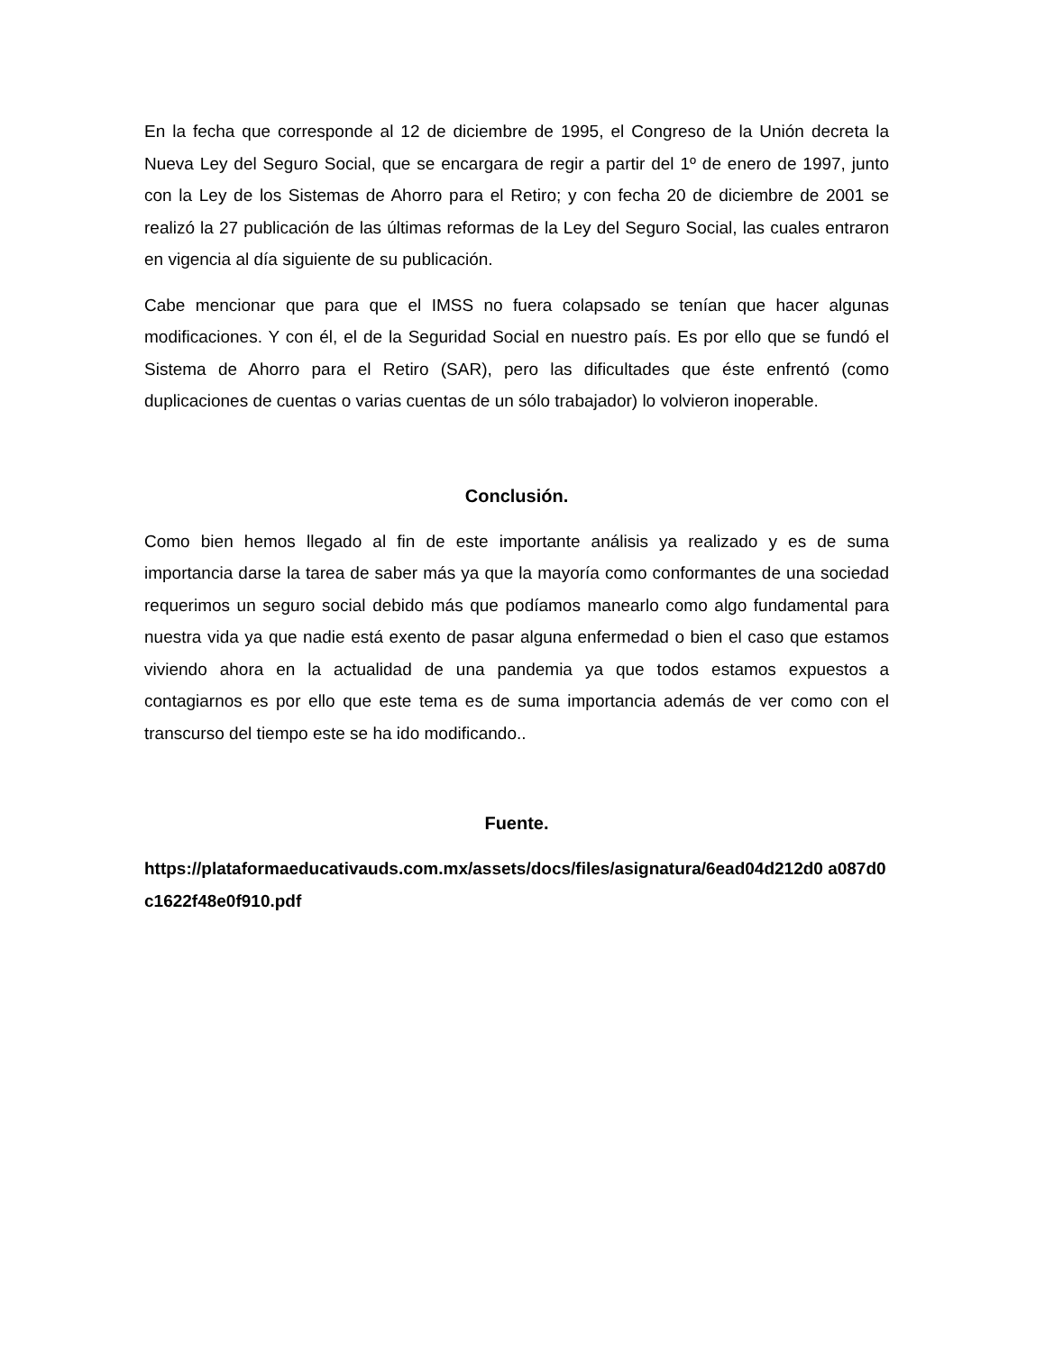En la fecha que corresponde al 12 de diciembre de 1995, el Congreso de la Unión decreta la Nueva Ley del Seguro Social, que se encargara de regir a partir del 1º de enero de 1997, junto con la Ley de los Sistemas de Ahorro para el Retiro; y con fecha 20 de diciembre de 2001 se realizó la 27 publicación de las últimas reformas de la Ley del Seguro Social, las cuales entraron en vigencia al día siguiente de su publicación.
Cabe mencionar que para que el IMSS no fuera colapsado se tenían que hacer algunas modificaciones. Y con él, el de la Seguridad Social en nuestro país. Es por ello que se fundó el Sistema de Ahorro para el Retiro (SAR), pero las dificultades que éste enfrentó (como duplicaciones de cuentas o varias cuentas de un sólo trabajador) lo volvieron inoperable.
Conclusión.
Como bien hemos llegado al fin de este importante análisis ya realizado y es de suma importancia darse la tarea de saber más ya que la mayoría como conformantes de una sociedad requerimos un seguro social debido más que podíamos manearlo como algo fundamental para nuestra vida ya que nadie está exento de pasar alguna enfermedad o bien el caso que estamos viviendo ahora en la actualidad de una pandemia ya que todos estamos expuestos a contagiarnos es por ello que este tema es de suma importancia además de ver como con el transcurso del tiempo este se ha ido modificando..
Fuente.
https://plataformaeducativauds.com.mx/assets/docs/files/asignatura/6ead04d212d0 a087d0c1622f48e0f910.pdf